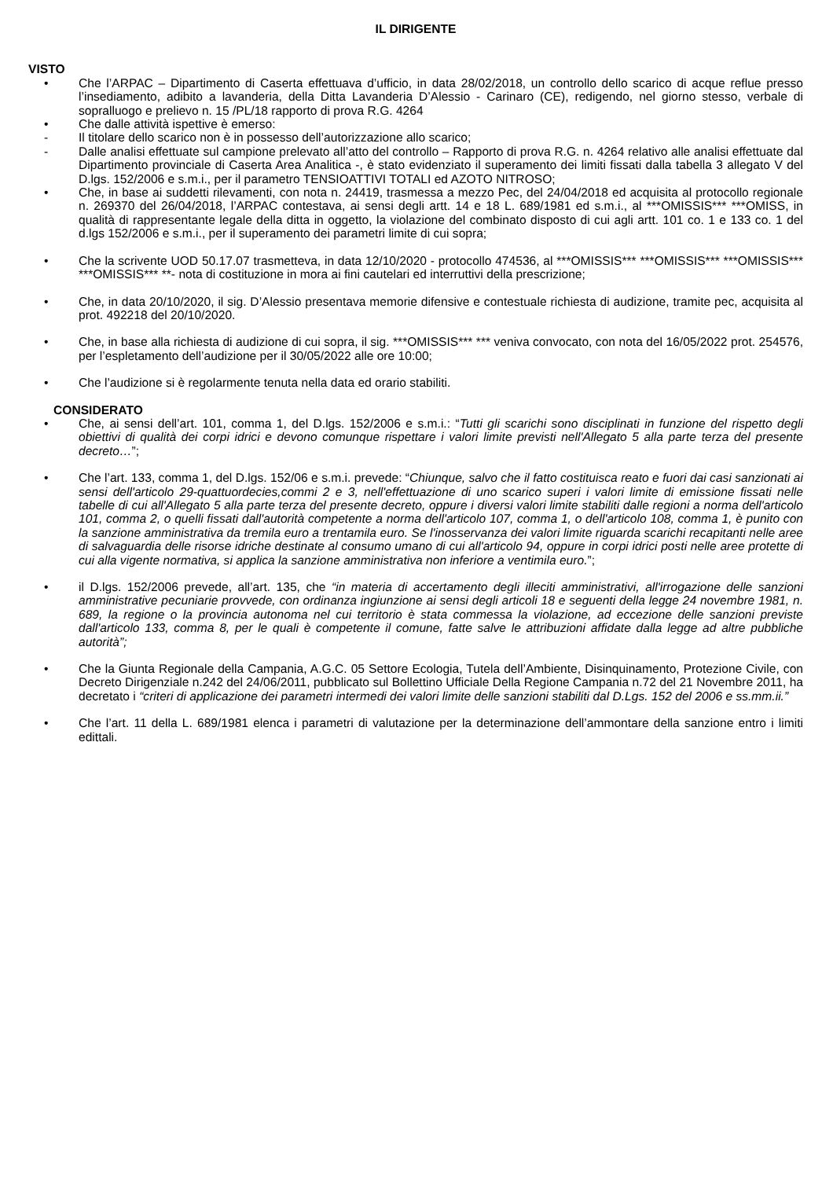IL DIRIGENTE
VISTO
• Che l’ARPAC – Dipartimento di Caserta effettuava d’ufficio, in data 28/02/2018, un controllo dello scarico di acque reflue presso l’insediamento, adibito a lavanderia, della Ditta Lavanderia D’Alessio - Carinaro (CE), redigendo, nel giorno stesso, verbale di sopralluogo e prelievo n. 15 /PL/18 rapporto di prova R.G. 4264
• Che dalle attività ispettive è emerso:
- Il titolare dello scarico non è in possesso dell’autorizzazione allo scarico;
- Dalle analisi effettuate sul campione prelevato all’atto del controllo – Rapporto di prova R.G. n. 4264 relativo alle analisi effettuate dal Dipartimento provinciale di Caserta Area Analitica -, è stato evidenziato il superamento dei limiti fissati dalla tabella 3 allegato V del D.lgs. 152/2006 e s.m.i., per il parametro TENSIOATTIVI TOTALI ed AZOTO NITROSO;
• Che, in base ai suddetti rilevamenti, con nota n. 24419, trasmessa a mezzo Pec, del 24/04/2018 ed acquisita al protocollo regionale n. 269370 del 26/04/2018, l’ARPAC contestava, ai sensi degli artt. 14 e 18 L. 689/1981 ed s.m.i., al ***OMISSIS*** ***OMISS, in qualità di rappresentante legale della ditta in oggetto, la violazione del combinato disposto di cui agli artt. 101 co. 1 e 133 co. 1 del d.lgs 152/2006 e s.m.i., per il superamento dei parametri limite di cui sopra;
• Che la scrivente UOD 50.17.07 trasmetteva, in data 12/10/2020 - protocollo 474536, al ***OMISSIS*** ***OMISSIS*** ***OMISSIS*** ***OMISSIS*** **- nota di costituzione in mora ai fini cautelari ed interruttivi della prescrizione;
• Che, in data 20/10/2020, il sig. D’Alessio presentava memorie difensive e contestuale richiesta di audizione, tramite pec, acquisita al prot. 492218 del 20/10/2020.
• Che, in base alla richiesta di audizione di cui sopra, il sig. ***OMISSIS*** *** veniva convocato, con nota del 16/05/2022 prot. 254576, per l’espletamento dell’audizione per il 30/05/2022 alle ore 10:00;
• Che l’audizione si è regolarmente tenuta nella data ed orario stabiliti.
CONSIDERATO
• Che, ai sensi dell’art. 101, comma 1, del D.lgs. 152/2006 e s.m.i.: “Tutti gli scarichi sono disciplinati in funzione del rispetto degli obiettivi di qualità dei corpi idrici e devono comunque rispettare i valori limite previsti nell'Allegato 5 alla parte terza del presente decreto…”;
• Che l’art. 133, comma 1, del D.lgs. 152/06 e s.m.i. prevede: “Chiunque, salvo che il fatto costituisca reato e fuori dai casi sanzionati ai sensi dell'articolo 29-quattuordecies,commi 2 e 3, nell'effettuazione di uno scarico superi i valori limite di emissione fissati nelle tabelle di cui all'Allegato 5 alla parte terza del presente decreto, oppure i diversi valori limite stabiliti dalle regioni a norma dell'articolo 101, comma 2, o quelli fissati dall'autorità competente a norma dell'articolo 107, comma 1, o dell'articolo 108, comma 1, è punito con la sanzione amministrativa da tremila euro a trentamila euro. Se l'inosservanza dei valori limite riguarda scarichi recapitanti nelle aree di salvaguardia delle risorse idriche destinate al consumo umano di cui all'articolo 94, oppure in corpi idrici posti nelle aree protette di cui alla vigente normativa, si applica la sanzione amministrativa non inferiore a ventimila euro.”;
• il D.lgs. 152/2006 prevede, all’art. 135, che “in materia di accertamento degli illeciti amministrativi, all'irrogazione delle sanzioni amministrative pecuniarie provvede, con ordinanza ingiunzione ai sensi degli articoli 18 e seguenti della legge 24 novembre 1981, n. 689, la regione o la provincia autonoma nel cui territorio è stata commessa la violazione, ad eccezione delle sanzioni previste dall'articolo 133, comma 8, per le quali è competente il comune, fatte salve le attribuzioni affidate dalla legge ad altre pubbliche autorità”;
• Che la Giunta Regionale della Campania, A.G.C. 05 Settore Ecologia, Tutela dell’Ambiente, Disinquinamento, Protezione Civile, con Decreto Dirigenziale n.242 del 24/06/2011, pubblicato sul Bollettino Ufficiale Della Regione Campania n.72 del 21 Novembre 2011, ha decretato i “criteri di applicazione dei parametri intermedi dei valori limite delle sanzioni stabiliti dal D.Lgs. 152 del 2006 e ss.mm.ii.”
• Che l’art. 11 della L. 689/1981 elenca i parametri di valutazione per la determinazione dell’ammontare della sanzione entro i limiti edittali.